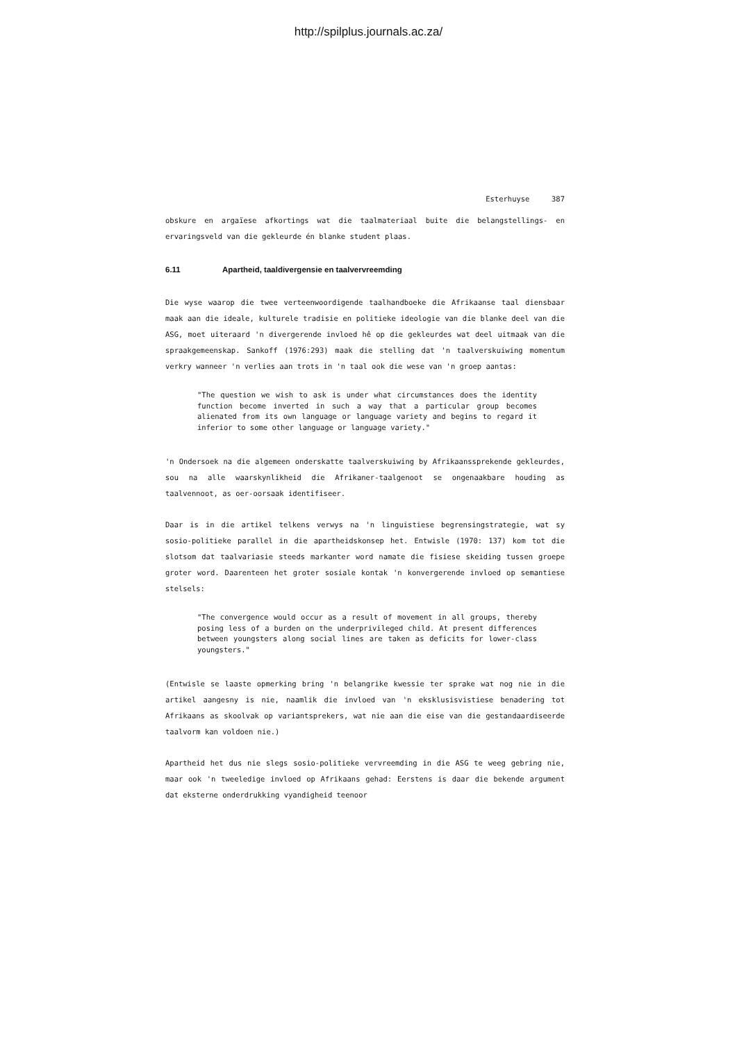http://spilplus.journals.ac.za/
Esterhuyse 387
obskure en argaïese afkortings wat die taalmateriaal buite die belangstellings- en ervaringsveld van die gekleurde én blanke student plaas.
6.11 Apartheid, taaldivergensie en taalvervreemding
Die wyse waarop die twee verteenwoordigende taalhandboeke die Afrikaanse taal diensbaar maak aan die ideale, kulturele tradisie en politieke ideologie van die blanke deel van die ASG, moet uiteraard 'n divergerende invloed hê op die gekleurdes wat deel uitmaak van die spraakgemeenskap. Sankoff (1976:293) maak die stelling dat 'n taalverskuiwing momentum verkry wanneer 'n verlies aan trots in 'n taal ook die wese van 'n groep aantas:
"The question we wish to ask is under what circumstances does the identity function become inverted in such a way that a particular group becomes alienated from its own language or language variety and begins to regard it inferior to some other language or language variety."
'n Ondersoek na die algemeen onderskatte taalverskuiwing by Afrikaanssprekende gekleurdes, sou na alle waarskynlikheid die Afrikaner-taalgenoot se ongenaakbare houding as taalvennoot, as oer-oorsaak identifiseer.
Daar is in die artikel telkens verwys na 'n linguistiese begrensingstrategie, wat sy sosio-politieke parallel in die apartheidskonsep het. Entwisle (1970: 137) kom tot die slotsom dat taalvariasie steeds markanter word namate die fisiese skeiding tussen groepe groter word. Daarenteen het groter sosiale kontak 'n konvergerende invloed op semantiese stelsels:
"The convergence would occur as a result of movement in all groups, thereby posing less of a burden on the underprivileged child. At present differences between youngsters along social lines are taken as deficits for lower-class youngsters."
(Entwisle se laaste opmerking bring 'n belangrike kwessie ter sprake wat nog nie in die artikel aangesny is nie, naamlik die invloed van 'n eksklusisvistiese benadering tot Afrikaans as skoolvak op variantsprekers, wat nie aan die eise van die gestandaardiseerde taalvorm kan voldoen nie.)
Apartheid het dus nie slegs sosio-politieke vervreemding in die ASG te weeg gebring nie, maar ook 'n tweeledige invloed op Afrikaans gehad: Eerstens is daar die bekende argument dat eksterne onderdrukking vyandigheid teenoor